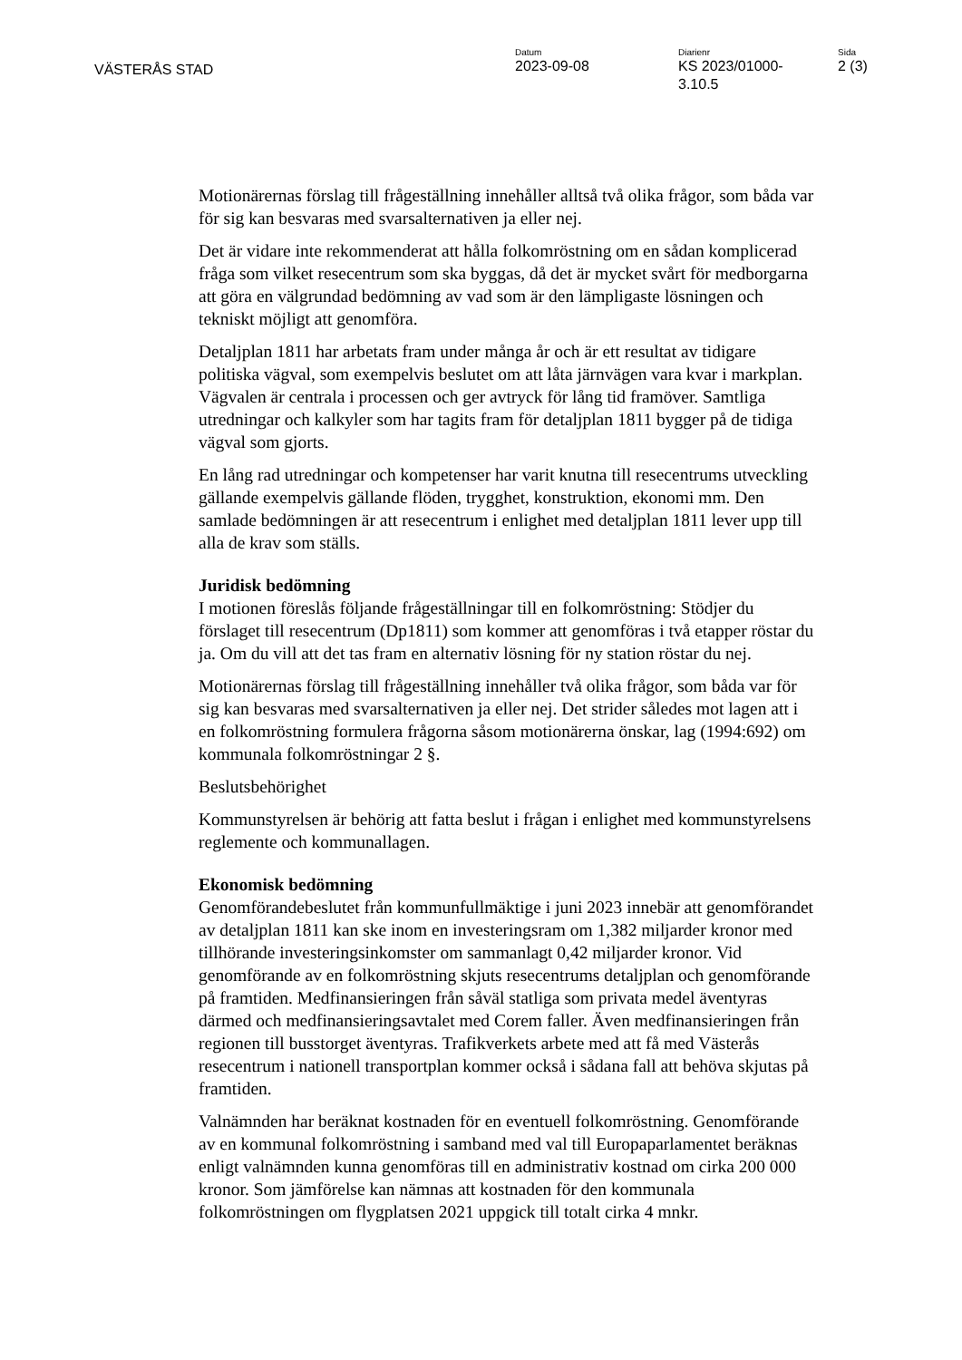VÄSTERÅS STAD
Datum
2023-09-08
Diarienr
KS 2023/01000-
3.10.5
Sida
2 (3)
Motionärernas förslag till frågeställning innehåller alltså två olika frågor, som båda var för sig kan besvaras med svarsalternativen ja eller nej.
Det är vidare inte rekommenderat att hålla folkomröstning om en sådan komplicerad fråga som vilket resecentrum som ska byggas, då det är mycket svårt för medborgarna att göra en välgrundad bedömning av vad som är den lämpligaste lösningen och tekniskt möjligt att genomföra.
Detaljplan 1811 har arbetats fram under många år och är ett resultat av tidigare politiska vägval, som exempelvis beslutet om att låta järnvägen vara kvar i markplan. Vägvalen är centrala i processen och ger avtryck för lång tid framöver. Samtliga utredningar och kalkyler som har tagits fram för detaljplan 1811 bygger på de tidiga vägval som gjorts.
En lång rad utredningar och kompetenser har varit knutna till resecentrums utveckling gällande exempelvis gällande flöden, trygghet, konstruktion, ekonomi mm. Den samlade bedömningen är att resecentrum i enlighet med detaljplan 1811 lever upp till alla de krav som ställs.
Juridisk bedömning
I motionen föreslås följande frågeställningar till en folkomröstning: Stödjer du förslaget till resecentrum (Dp1811) som kommer att genomföras i två etapper röstar du ja. Om du vill att det tas fram en alternativ lösning för ny station röstar du nej.
Motionärernas förslag till frågeställning innehåller två olika frågor, som båda var för sig kan besvaras med svarsalternativen ja eller nej. Det strider således mot lagen att i en folkomröstning formulera frågorna såsom motionärerna önskar, lag (1994:692) om kommunala folkomröstningar 2 §.
Beslutsbehörighet
Kommunstyrelsen är behörig att fatta beslut i frågan i enlighet med kommunstyrelsens reglemente och kommunallagen.
Ekonomisk bedömning
Genomförandebeslutet från kommunfullmäktige i juni 2023 innebär att genomförandet av detaljplan 1811 kan ske inom en investeringsram om 1,382 miljarder kronor med tillhörande investeringsinkomster om sammanlagt 0,42 miljarder kronor. Vid genomförande av en folkomröstning skjuts resecentrums detaljplan och genomförande på framtiden. Medfinansieringen från såväl statliga som privata medel äventyras därmed och medfinansieringsavtalet med Corem faller. Även medfinansieringen från regionen till busstorget äventyras. Trafikverkets arbete med att få med Västerås resecentrum i nationell transportplan kommer också i sådana fall att behöva skjutas på framtiden.
Valnämnden har beräknat kostnaden för en eventuell folkomröstning. Genomförande av en kommunal folkomröstning i samband med val till Europaparlamentet beräknas enligt valnämnden kunna genomföras till en administrativ kostnad om cirka 200 000 kronor. Som jämförelse kan nämnas att kostnaden för den kommunala folkomröstningen om flygplatsen 2021 uppgick till totalt cirka 4 mnkr.